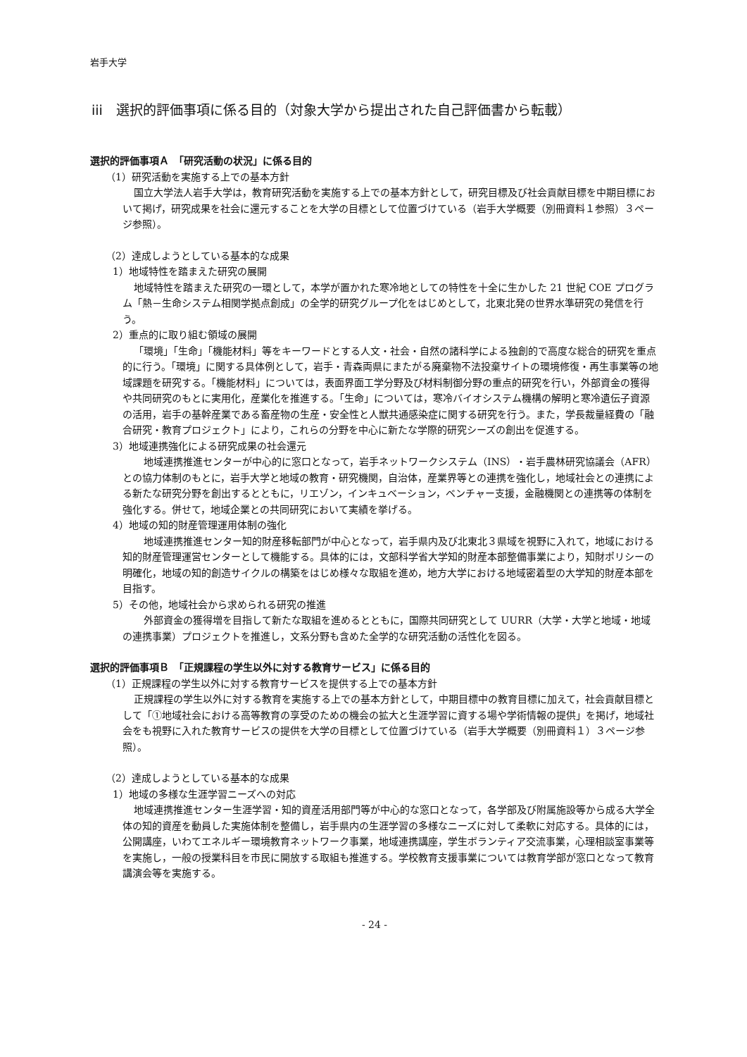岩手大学
iii　選択的評価事項に係る目的（対象大学から提出された自己評価書から転載）
選択的評価事項Ａ　「研究活動の状況」に係る目的
（1）研究活動を実施する上での基本方針
国立大学法人岩手大学は，教育研究活動を実施する上での基本方針として，研究目標及び社会貢献目標を中期目標において掲げ，研究成果を社会に還元することを大学の目標として位置づけている（岩手大学概要（別冊資料１参照）３ページ参照）。
（2）達成しようとしている基本的な成果
1）地域特性を踏まえた研究の展開
地域特性を踏まえた研究の一環として，本学が置かれた寒冷地としての特性を十全に生かした 21 世紀 COE プログラム「熱－生命システム相関学拠点創成」の全学的研究グループ化をはじめとして，北東北発の世界水準研究の発信を行う。
2）重点的に取り組む領域の展開
「環境」「生命」「機能材料」等をキーワードとする人文・社会・自然の諸科学による独創的で高度な総合的研究を重点的に行う。「環境」に関する具体例として，岩手・青森両県にまたがる廃棄物不法投棄サイトの環境修復・再生事業等の地域課題を研究する。「機能材料」については，表面界面工学分野及び材料制御分野の重点的研究を行い，外部資金の獲得や共同研究のもとに実用化，産業化を推進する。「生命」については，寒冷バイオシステム機構の解明と寒冷遺伝子資源の活用，岩手の基幹産業である畜産物の生産・安全性と人獣共通感染症に関する研究を行う。また，学長裁量経費の「融合研究・教育プロジェクト」により，これらの分野を中心に新たな学際的研究シーズの創出を促進する。
3）地域連携強化による研究成果の社会還元
　地域連携推進センターが中心的に窓口となって，岩手ネットワークシステム（INS）・岩手農林研究協議会（AFR）との協力体制のもとに，岩手大学と地域の教育・研究機関，自治体，産業界等との連携を強化し，地域社会との連携による新たな研究分野を創出するとともに，リエゾン，インキュベーション，ベンチャー支援，金融機関との連携等の体制を強化する。併せて，地域企業との共同研究において実績を挙げる。
4）地域の知的財産管理運用体制の強化
　地域連携推進センター知的財産移転部門が中心となって，岩手県内及び北東北３県域を視野に入れて，地域における知的財産管理運営センターとして機能する。具体的には，文部科学省大学知的財産本部整備事業により，知財ポリシーの明確化，地域の知的創造サイクルの構築をはじめ様々な取組を進め，地方大学における地域密着型の大学知的財産本部を目指す。
5）その他，地域社会から求められる研究の推進
　外部資金の獲得増を目指して新たな取組を進めるとともに，国際共同研究として UURR（大学・大学と地域・地域の連携事業）プロジェクトを推進し，文系分野も含めた全学的な研究活動の活性化を図る。
選択的評価事項Ｂ　「正規課程の学生以外に対する教育サービス」に係る目的
（1）正規課程の学生以外に対する教育サービスを提供する上での基本方針
正規課程の学生以外に対する教育を実施する上での基本方針として，中期目標中の教育目標に加えて，社会貢献目標として「①地域社会における高等教育の享受のための機会の拡大と生涯学習に資する場や学術情報の提供」を掲げ，地域社会をも視野に入れた教育サービスの提供を大学の目標として位置づけている（岩手大学概要（別冊資料１）３ページ参照）。
（2）達成しようとしている基本的な成果
1）地域の多様な生涯学習ニーズへの対応
地域連携推進センター生涯学習・知的資産活用部門等が中心的な窓口となって，各学部及び附属施設等から成る大学全体の知的資産を動員した実施体制を整備し，岩手県内の生涯学習の多様なニーズに対して柔軟に対応する。具体的には，公開講座，いわてエネルギー環境教育ネットワーク事業，地域連携講座，学生ボランティア交流事業，心理相談室事業等を実施し，一般の授業科目を市民に開放する取組も推進する。学校教育支援事業については教育学部が窓口となって教育講演会等を実施する。
- 24 -